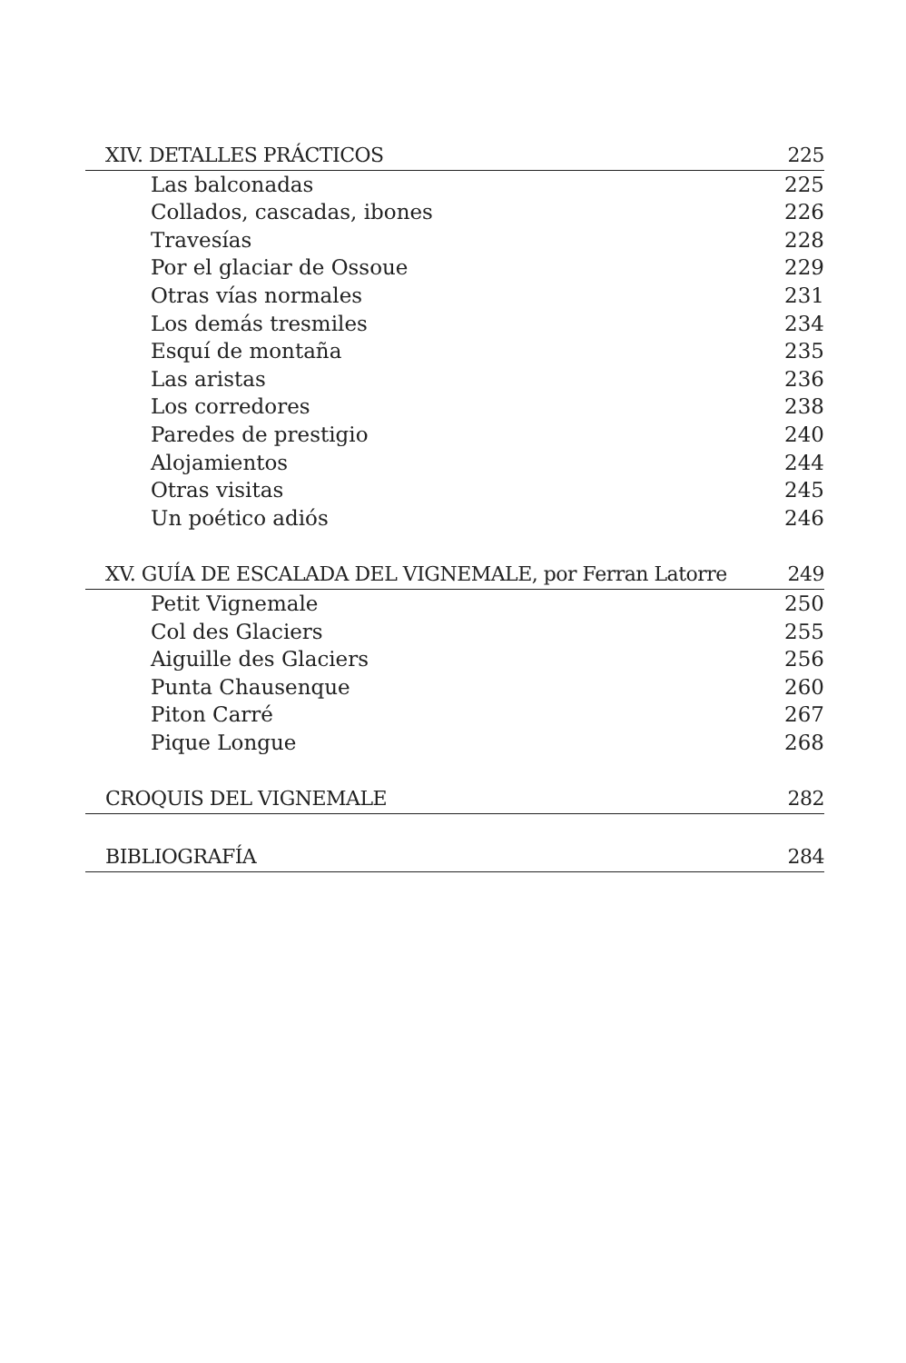XIV. DETALLES PRÁCTICOS 225
Las balconadas 225
Collados, cascadas, ibones 226
Travesías 228
Por el glaciar de Ossoue 229
Otras vías normales 231
Los demás tresmiles 234
Esquí de montaña 235
Las aristas 236
Los corredores 238
Paredes de prestigio 240
Alojamientos 244
Otras visitas 245
Un poético adiós 246
XV. GUÍA DE ESCALADA DEL VIGNEMALE, por Ferran Latorre 249
Petit Vignemale 250
Col des Glaciers 255
Aiguille des Glaciers 256
Punta Chausenque 260
Piton Carré 267
Pique Longue 268
CROQUIS DEL VIGNEMALE 282
BIBLIOGRAFÍA 284